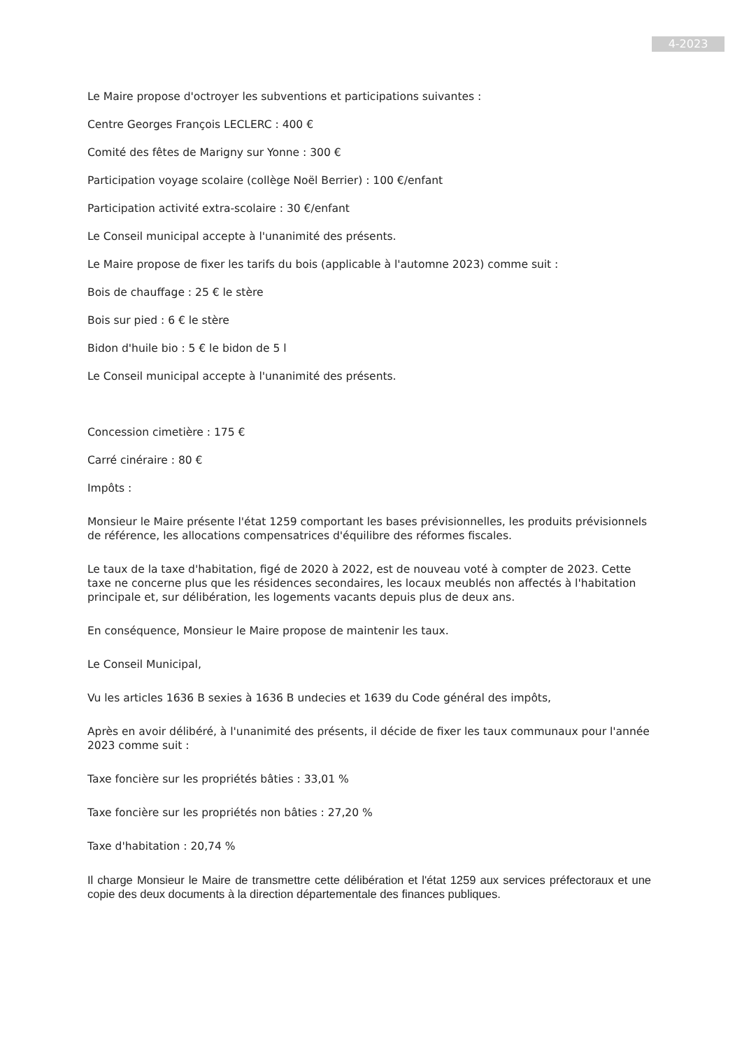4-2023
Le Maire propose d'octroyer les subventions et participations suivantes :
Centre Georges François LECLERC : 400 €
Comité des fêtes de Marigny sur Yonne : 300 €
Participation voyage scolaire (collège Noël Berrier) : 100 €/enfant
Participation activité extra-scolaire : 30 €/enfant
Le Conseil municipal accepte à l'unanimité des présents.
Le Maire propose de fixer les tarifs du bois (applicable à l'automne 2023) comme suit :
Bois de chauffage : 25 € le stère
Bois sur pied : 6 € le stère
Bidon d'huile bio : 5 € le bidon de 5 l
Le Conseil municipal accepte à l'unanimité des présents.
Concession cimetière : 175 €
Carré cinéraire : 80 €
Impôts :
Monsieur le Maire présente l'état 1259 comportant les bases prévisionnelles, les produits prévisionnels de référence, les allocations compensatrices d'équilibre des réformes fiscales.
Le taux de la taxe d'habitation, figé de 2020 à 2022, est de nouveau voté à compter de 2023. Cette taxe ne concerne plus que les résidences secondaires, les locaux meublés non affectés à l'habitation principale et, sur délibération, les logements vacants depuis plus de deux ans.
En conséquence, Monsieur le Maire propose de maintenir les taux.
Le Conseil Municipal,
Vu les articles 1636 B sexies à 1636 B undecies et 1639 du Code général des impôts,
Après en avoir délibéré, à l'unanimité des présents, il décide de fixer les taux communaux pour l'année 2023 comme suit :
Taxe foncière sur les propriétés bâties : 33,01 %
Taxe foncière sur les propriétés non bâties : 27,20 %
Taxe d'habitation : 20,74 %
Il charge Monsieur le Maire de transmettre cette délibération et l'état 1259 aux services préfectoraux et une copie des deux documents à la direction départementale des finances publiques.